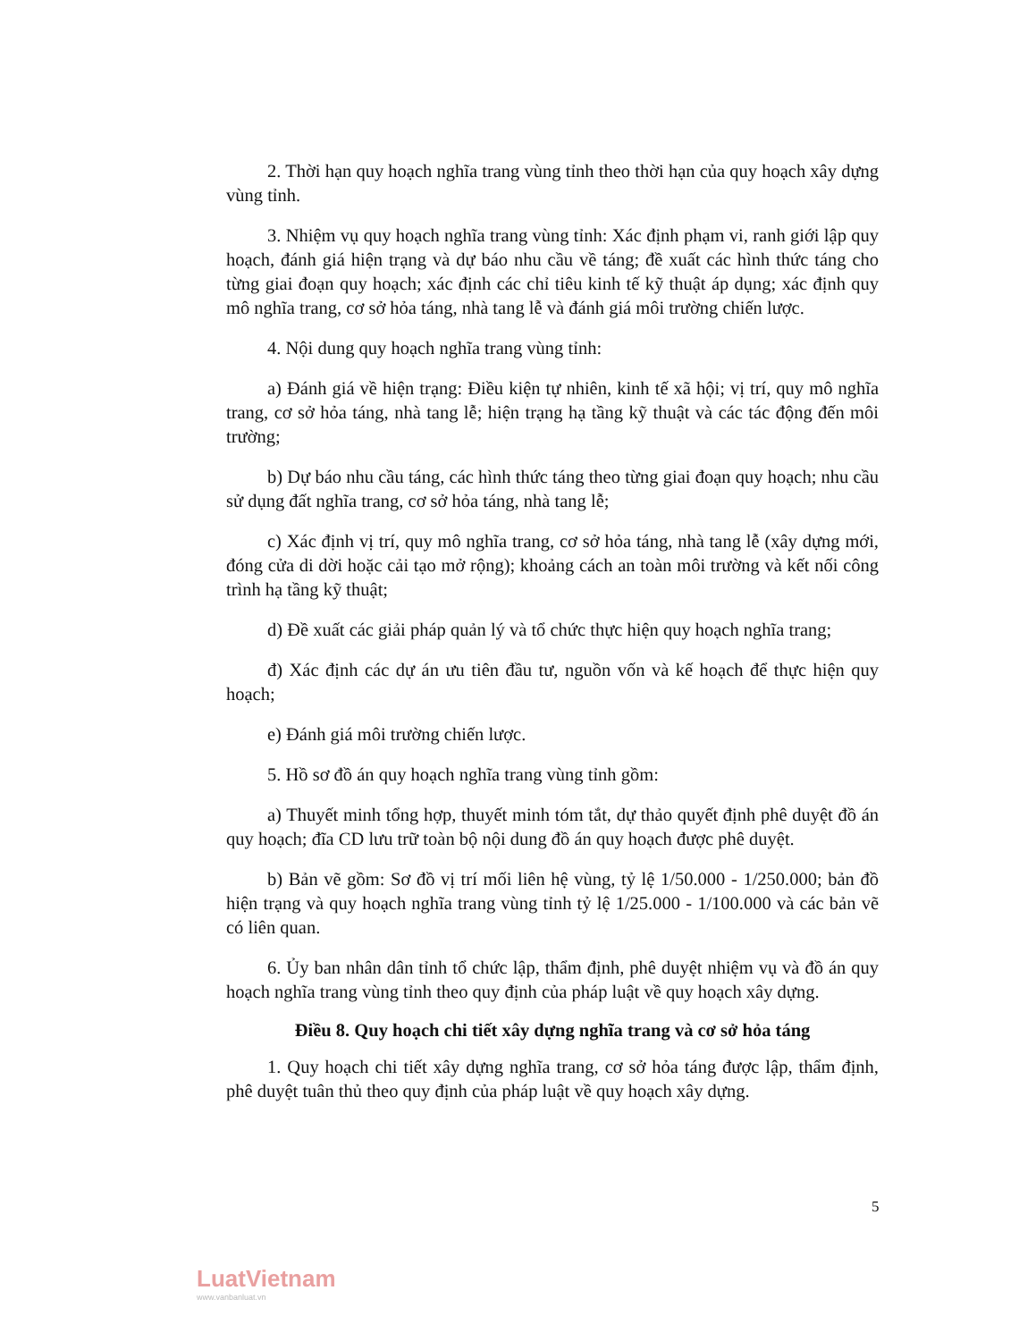2. Thời hạn quy hoạch nghĩa trang vùng tỉnh theo thời hạn của quy hoạch xây dựng vùng tỉnh.
3. Nhiệm vụ quy hoạch nghĩa trang vùng tỉnh: Xác định phạm vi, ranh giới lập quy hoạch, đánh giá hiện trạng và dự báo nhu cầu về táng; đề xuất các hình thức táng cho từng giai đoạn quy hoạch; xác định các chỉ tiêu kinh tế kỹ thuật áp dụng; xác định quy mô nghĩa trang, cơ sở hỏa táng, nhà tang lễ và đánh giá môi trường chiến lược.
4. Nội dung quy hoạch nghĩa trang vùng tỉnh:
a) Đánh giá về hiện trạng: Điều kiện tự nhiên, kinh tế xã hội; vị trí, quy mô nghĩa trang, cơ sở hỏa táng, nhà tang lễ; hiện trạng hạ tầng kỹ thuật và các tác động đến môi trường;
b) Dự báo nhu cầu táng, các hình thức táng theo từng giai đoạn quy hoạch; nhu cầu sử dụng đất nghĩa trang, cơ sở hỏa táng, nhà tang lễ;
c) Xác định vị trí, quy mô nghĩa trang, cơ sở hỏa táng, nhà tang lễ (xây dựng mới, đóng cửa di dời hoặc cải tạo mở rộng); khoảng cách an toàn môi trường và kết nối công trình hạ tầng kỹ thuật;
d) Đề xuất các giải pháp quản lý và tổ chức thực hiện quy hoạch nghĩa trang;
đ) Xác định các dự án ưu tiên đầu tư, nguồn vốn và kế hoạch để thực hiện quy hoạch;
e) Đánh giá môi trường chiến lược.
5. Hồ sơ đồ án quy hoạch nghĩa trang vùng tỉnh gồm:
a) Thuyết minh tổng hợp, thuyết minh tóm tắt, dự thảo quyết định phê duyệt đồ án quy hoạch; đĩa CD lưu trữ toàn bộ nội dung đồ án quy hoạch được phê duyệt.
b) Bản vẽ gồm: Sơ đồ vị trí mối liên hệ vùng, tỷ lệ 1/50.000 - 1/250.000; bản đồ hiện trạng và quy hoạch nghĩa trang vùng tỉnh tỷ lệ 1/25.000 - 1/100.000 và các bản vẽ có liên quan.
6. Ủy ban nhân dân tỉnh tổ chức lập, thẩm định, phê duyệt nhiệm vụ và đồ án quy hoạch nghĩa trang vùng tỉnh theo quy định của pháp luật về quy hoạch xây dựng.
Điều 8. Quy hoạch chi tiết xây dựng nghĩa trang và cơ sở hỏa táng
1. Quy hoạch chi tiết xây dựng nghĩa trang, cơ sở hỏa táng được lập, thẩm định, phê duyệt tuân thủ theo quy định của pháp luật về quy hoạch xây dựng.
5
LuatVietnam
www.vanbanluat.vn